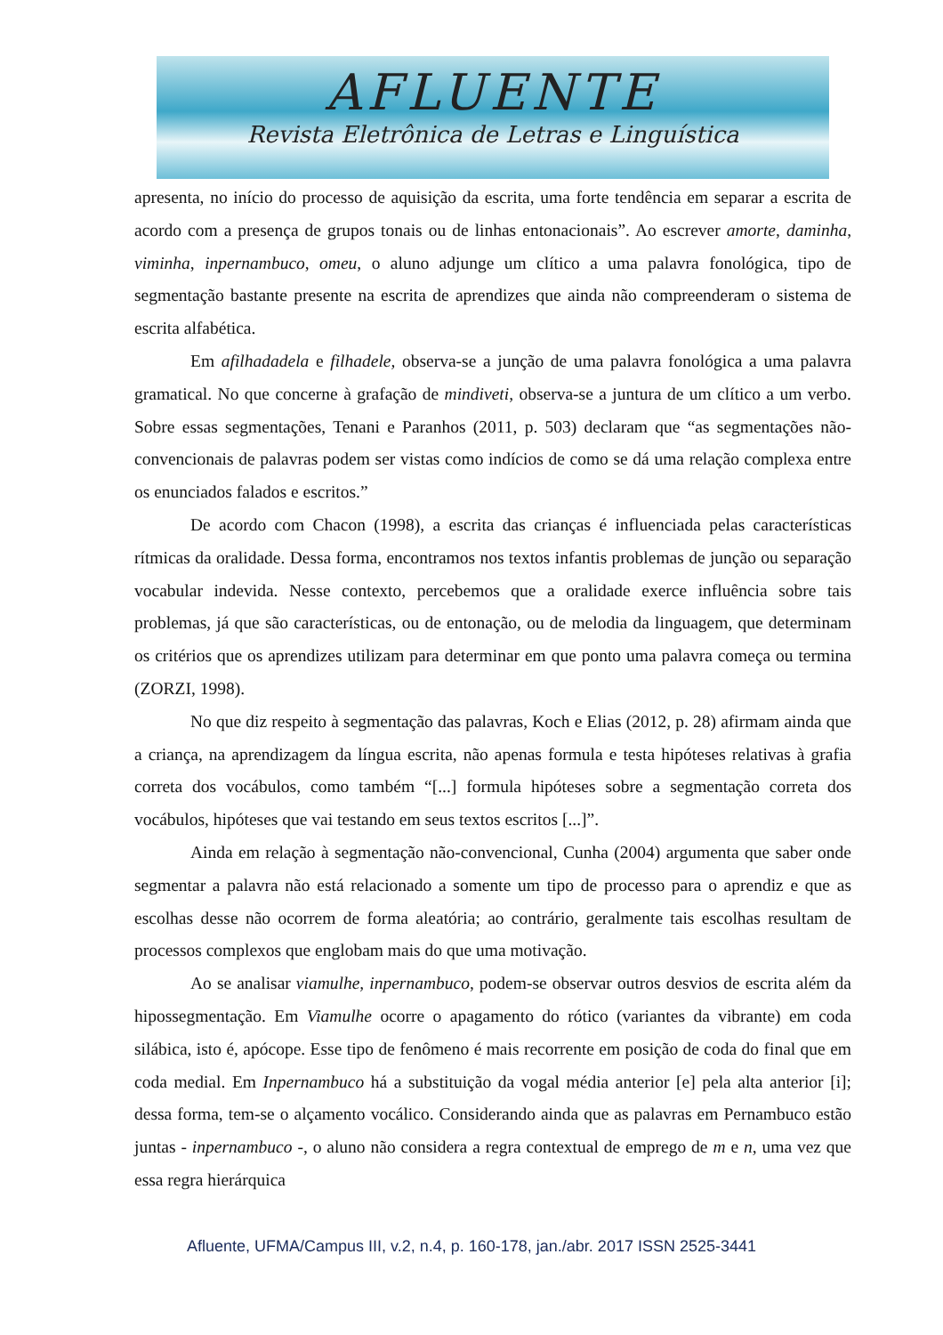AFLUENTE
Revista Eletrônica de Letras e Linguística
apresenta, no início do processo de aquisição da escrita, uma forte tendência em separar a escrita de acordo com a presença de grupos tonais ou de linhas entonacionais”. Ao escrever amorte, daminha, viminha, inpernambuco, omeu, o aluno adjunge um clítico a uma palavra fonológica, tipo de segmentação bastante presente na escrita de aprendizes que ainda não compreenderam o sistema de escrita alfabética.
Em afilhadadela e filhadele, observa-se a junção de uma palavra fonológica a uma palavra gramatical. No que concerne à grafação de mindiveti, observa-se a juntura de um clítico a um verbo. Sobre essas segmentações, Tenani e Paranhos (2011, p. 503) declaram que “as segmentações não-convencionais de palavras podem ser vistas como indícios de como se dá uma relação complexa entre os enunciados falados e escritos.”
De acordo com Chacon (1998), a escrita das crianças é influenciada pelas características rítmicas da oralidade. Dessa forma, encontramos nos textos infantis problemas de junção ou separação vocabular indevida. Nesse contexto, percebemos que a oralidade exerce influência sobre tais problemas, já que são características, ou de entonação, ou de melodia da linguagem, que determinam os critérios que os aprendizes utilizam para determinar em que ponto uma palavra começa ou termina (ZORZI, 1998).
No que diz respeito à segmentação das palavras, Koch e Elias (2012, p. 28) afirmam ainda que a criança, na aprendizagem da língua escrita, não apenas formula e testa hipóteses relativas à grafia correta dos vocábulos, como também “[...] formula hipóteses sobre a segmentação correta dos vocábulos, hipóteses que vai testando em seus textos escritos [...]”.
Ainda em relação à segmentação não-convencional, Cunha (2004) argumenta que saber onde segmentar a palavra não está relacionado a somente um tipo de processo para o aprendiz e que as escolhas desse não ocorrem de forma aleatória; ao contrário, geralmente tais escolhas resultam de processos complexos que englobam mais do que uma motivação.
Ao se analisar viamulhe, inpernambuco, podem-se observar outros desvios de escrita além da hipossegmentação. Em Viamulhe ocorre o apagamento do rótico (variantes da vibrante) em coda silábica, isto é, apócope. Esse tipo de fenômeno é mais recorrente em posição de coda do final que em coda medial. Em Inpernambuco há a substituição da vogal média anterior [e] pela alta anterior [i]; dessa forma, tem-se o alçamento vocálico. Considerando ainda que as palavras em Pernambuco estão juntas - inpernambuco -, o aluno não considera a regra contextual de emprego de m e n, uma vez que essa regra hierárquica
Afluente, UFMA/Campus III, v.2, n.4, p. 160-178, jan./abr. 2017 ISSN 2525-3441